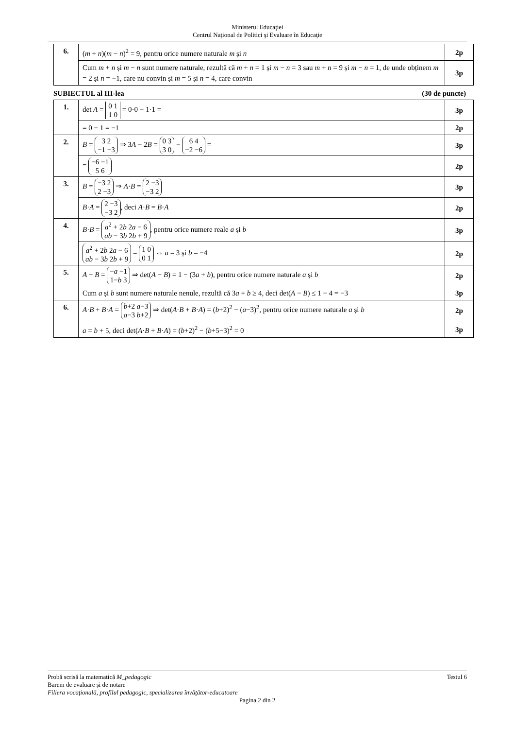Ministerul Educaţiei
Centrul Naţional de Politici şi Evaluare în Educaţie
| 6. | ( m + n )( m − n )<sup>2</sup> = 9, pentru orice numere naturale m și n | 2p |
| | Cum m + n și m − n sunt numere naturale, rezultă că m + n = 1 și m − n = 3 sau m + n = 9 și m − n = 1, de unde obținem m = 2 și n = −1, care nu convin și m = 5 și n = 4, care convin | 3p |
SUBIECTUL al III-lea (30 de puncte)
| 1. | det A = 0 1 1 0 = 0·0 − 1·1 = | 3p |
| | = 0 − 1 = −1 | 2p |
| 2. | B = 3 2 −1 −3 ⇒ 3 A − 2 B = 0 3 3 0 − 6 4 −2 −6 = | 3p |
| | = −6 −1 5 6 | 2p |
| 3. | B = −3 2 2 −3 ⇒ A · B = 2 −3 −3 2 | 3p |
| | B · A = 2 −3 −3 2 , deci A · B = B · A | 2p |
| 4. | B · B = a<sup>2</sup> + 2 b 2 a − 6 ab − 3 b 2 b + 9 , pentru orice numere reale a și b | 3p |
| | a<sup>2</sup> + 2 b 2 a − 6 ab − 3 b 2 b + 9 = 1 0 0 1 ⇔ a = 3 și b = −4 | 2p |
| 5. | A − B = − a −1 1− b 3 ⇒ det( A − B ) = 1 − (3 a + b ), pentru orice numere naturale a și b | 2p |
| | Cum a și b sunt numere naturale nenule, rezultă că 3 a + b ≥ 4, deci det( A − B ) ≤ 1 − 4 = −3 | 3p |
| 6. | A · B + B · A = b +2 a −3 a −3 b +2 ⇒ det( A · B + B · A ) = ( b +2)<sup>2</sup> − ( a −3)<sup>2</sup>, pentru orice numere naturale a și b | 2p |
| | a = b + 5, deci det( A · B + B · A ) = ( b +2)<sup>2</sup> − ( b +5−3)<sup>2</sup> = 0 | 3p |
Probă scrisă la matematică M_pedagogic Testul 6
Barem de evaluare și de notare
Filiera vocaţională, profilul pedagogic, specializarea învăţător-educatoare
Pagina 2 din 2